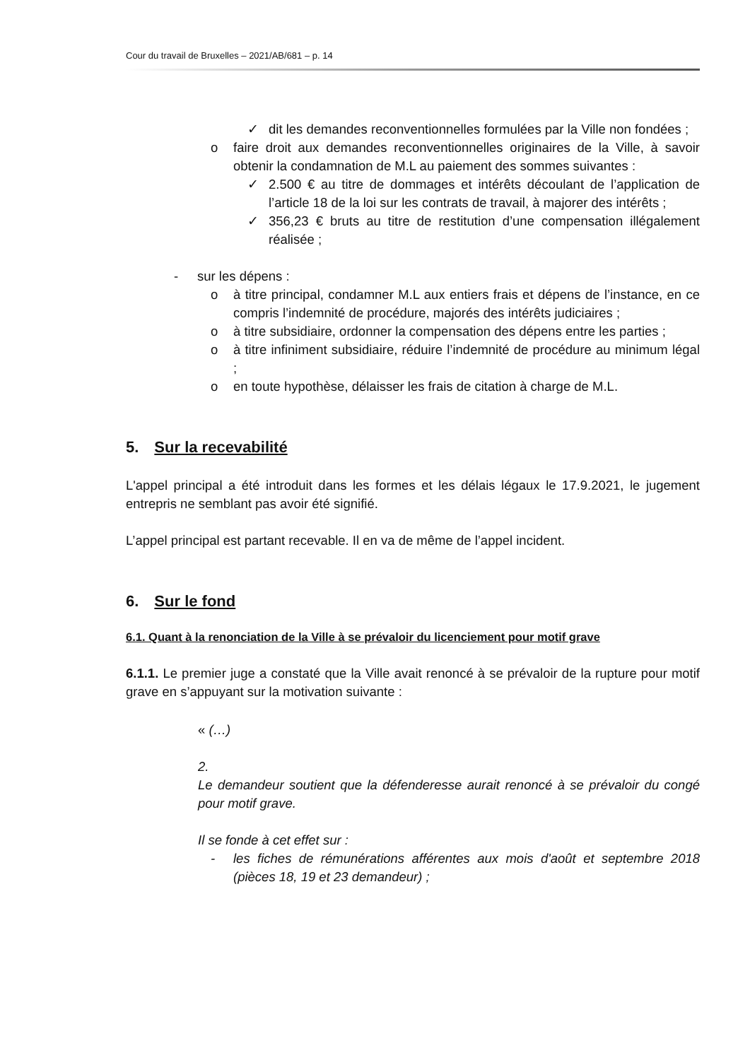Cour du travail de Bruxelles – 2021/AB/681 – p. 14
✓ dit les demandes reconventionnelles formulées par la Ville non fondées ;
o faire droit aux demandes reconventionnelles originaires de la Ville, à savoir obtenir la condamnation de M.L au paiement des sommes suivantes :
✓ 2.500 € au titre de dommages et intérêts découlant de l’application de l’article 18 de la loi sur les contrats de travail, à majorer des intérêts ;
✓ 356,23 € bruts au titre de restitution d’une compensation illégalement réalisée ;
- sur les dépens :
o à titre principal, condamner M.L aux entiers frais et dépens de l’instance, en ce compris l’indemnité de procédure, majorés des intérêts judiciaires ;
o à titre subsidiaire, ordonner la compensation des dépens entre les parties ;
o à titre infiniment subsidiaire, réduire l’indemnité de procédure au minimum légal ;
o en toute hypothèse, délaisser les frais de citation à charge de M.L.
5. Sur la recevabilité
L'appel principal a été introduit dans les formes et les délais légaux le 17.9.2021, le jugement entrepris ne semblant pas avoir été signifié.
L’appel principal est partant recevable. Il en va de même de l’appel incident.
6. Sur le fond
6.1. Quant à la renonciation de la Ville à se prévaloir du licenciement pour motif grave
6.1.1. Le premier juge a constaté que la Ville avait renoncé à se prévaloir de la rupture pour motif grave en s’appuyant sur la motivation suivante :
« (…)
2.
Le demandeur soutient que la défenderesse aurait renoncé à se prévaloir du congé pour motif grave.
Il se fonde à cet effet sur :
- les fiches de rémunérations afférentes aux mois d'août et septembre 2018 (pièces 18, 19 et 23 demandeur) ;